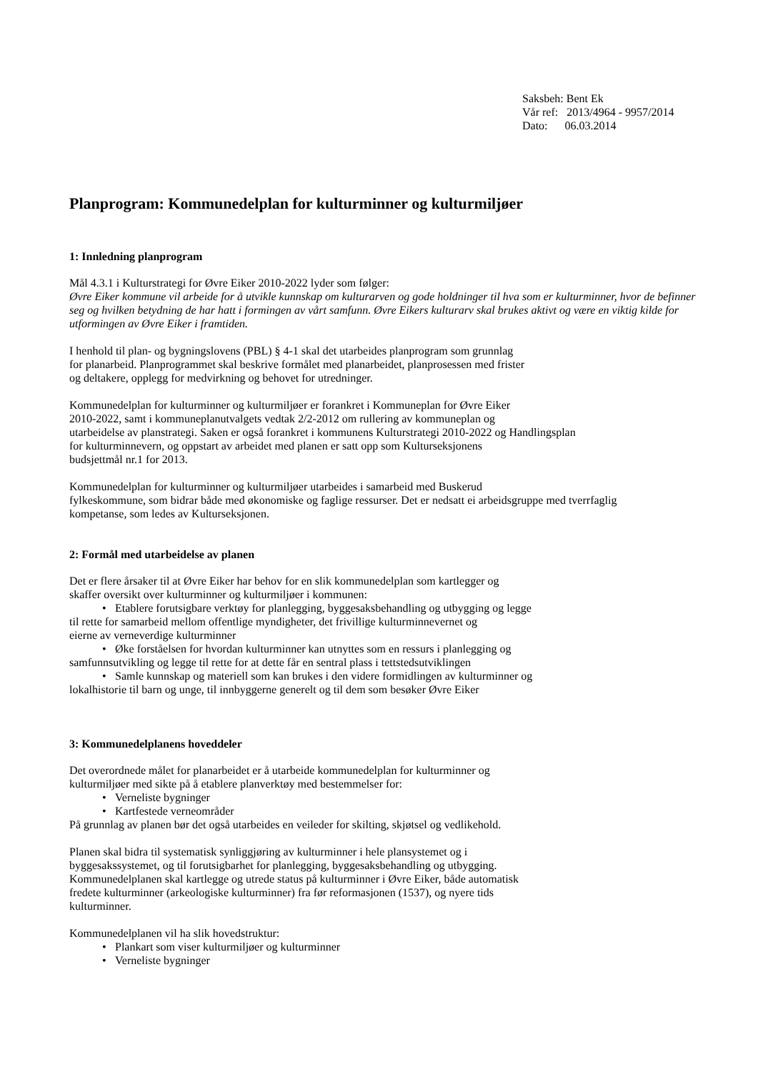Saksbeh: Bent Ek
Vår ref: 2013/4964 - 9957/2014
Dato: 06.03.2014
Planprogram: Kommunedelplan for kulturminner og kulturmiljøer
1: Innledning planprogram
Mål 4.3.1 i Kulturstrategi for Øvre Eiker 2010-2022 lyder som følger:
Øvre Eiker kommune vil arbeide for å utvikle kunnskap om kulturarven og gode holdninger til hva som er kulturminner, hvor de befinner seg og hvilken betydning de har hatt i formingen av vårt samfunn. Øvre Eikers kulturarv skal brukes aktivt og være en viktig kilde for utformingen av Øvre Eiker i framtiden.
I henhold til plan- og bygningslovens (PBL) § 4-1 skal det utarbeides planprogram som grunnlag
for planarbeid. Planprogrammet skal beskrive formålet med planarbeidet, planprosessen med frister
og deltakere, opplegg for medvirkning og behovet for utredninger.
Kommunedelplan for kulturminner og kulturmiljøer er forankret i Kommuneplan for Øvre Eiker
2010-2022, samt i kommuneplanutvalgets vedtak 2/2-2012 om rullering av kommuneplan og
utarbeidelse av planstrategi. Saken er også forankret i kommunens Kulturstrategi 2010-2022 og Handlingsplan
for kulturminnevern, og oppstart av arbeidet med planen er satt opp som Kulturseksjonens
budsjettmål nr.1 for 2013.
Kommunedelplan for kulturminner og kulturmiljøer utarbeides i samarbeid med Buskerud
fylkeskommune, som bidrar både med økonomiske og faglige ressurser. Det er nedsatt ei arbeidsgruppe med tverrfaglig
kompetanse, som ledes av Kulturseksjonen.
2: Formål med utarbeidelse av planen
Det er flere årsaker til at Øvre Eiker har behov for en slik kommunedelplan som kartlegger og
skaffer oversikt over kulturminner og kulturmiljøer i kommunen:
• Etablere forutsigbare verktøy for planlegging, byggesaksbehandling og utbygging og legge
til rette for samarbeid mellom offentlige myndigheter, det frivillige kulturminnevernet og
eierne av verneverdige kulturminner
• Øke forståelsen for hvordan kulturminner kan utnyttes som en ressurs i planlegging og
samfunnsutvikling og legge til rette for at dette får en sentral plass i tettstedsutviklingen
• Samle kunnskap og materiell som kan brukes i den videre formidlingen av kulturminner og
lokalhistorie til barn og unge, til innbyggerne generelt og til dem som besøker Øvre Eiker
3: Kommunedelplanens hoveddeler
Det overordnede målet for planarbeidet er å utarbeide kommunedelplan for kulturminner og
kulturmiljøer med sikte på å etablere planverktøy med bestemmelser for:
• Verneliste bygninger
• Kartfestede verneområder
På grunnlag av planen bør det også utarbeides en veileder for skilting, skjøtsel og vedlikehold.
Planen skal bidra til systematisk synliggjøring av kulturminner i hele plansystemet og i
byggesakssystemet, og til forutsigbarhet for planlegging, byggesaksbehandling og utbygging.
Kommunedelplanen skal kartlegge og utrede status på kulturminner i Øvre Eiker, både automatisk
fredete kulturminner (arkeologiske kulturminner) fra før reformasjonen (1537), og nyere tids
kulturminner.
Kommunedelplanen vil ha slik hovedstruktur:
• Plankart som viser kulturmiljøer og kulturminner
• Verneliste bygninger